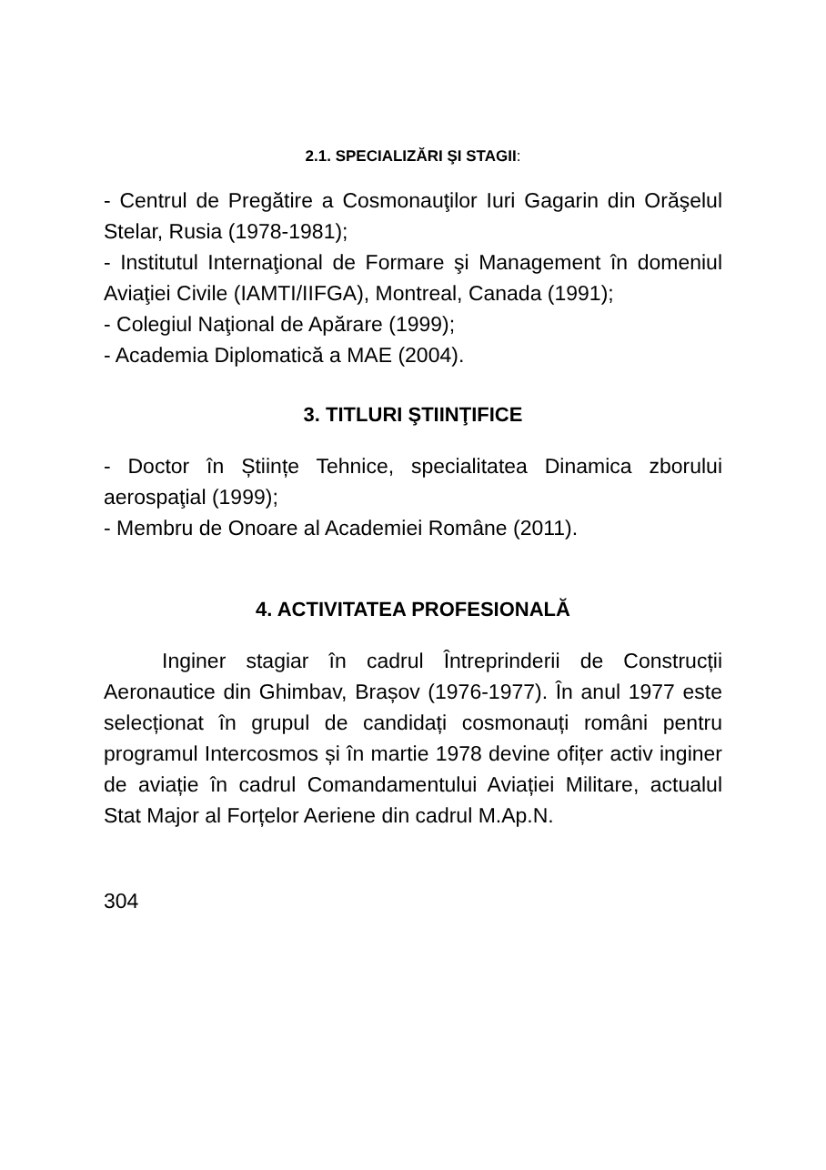2.1. SPECIALIZĂRI ŞI STAGII:
- Centrul de Pregătire a Cosmonauţilor Iuri Gagarin din Orăşelul Stelar, Rusia (1978-1981);
- Institutul Internaţional de Formare şi Management în domeniul Aviaţiei Civile (IAMTI/IIFGA), Montreal, Canada (1991);
- Colegiul Naţional de Apărare (1999);
- Academia Diplomatică a MAE (2004).
3. TITLURI ŞTIINŢIFICE
- Doctor în Științe Tehnice, specialitatea Dinamica zborului aerospaţial (1999);
- Membru de Onoare al Academiei Române (2011).
4. ACTIVITATEA PROFESIONALĂ
Inginer stagiar în cadrul Întreprinderii de Construcții Aeronautice din Ghimbav, Brașov (1976-1977). În anul 1977 este selecționat în grupul de candidați cosmonauți români pentru programul Intercosmos și în martie 1978 devine ofițer activ inginer de aviație în cadrul Comandamentului Aviației Militare, actualul Stat Major al Forțelor Aeriene din cadrul M.Ap.N.
304